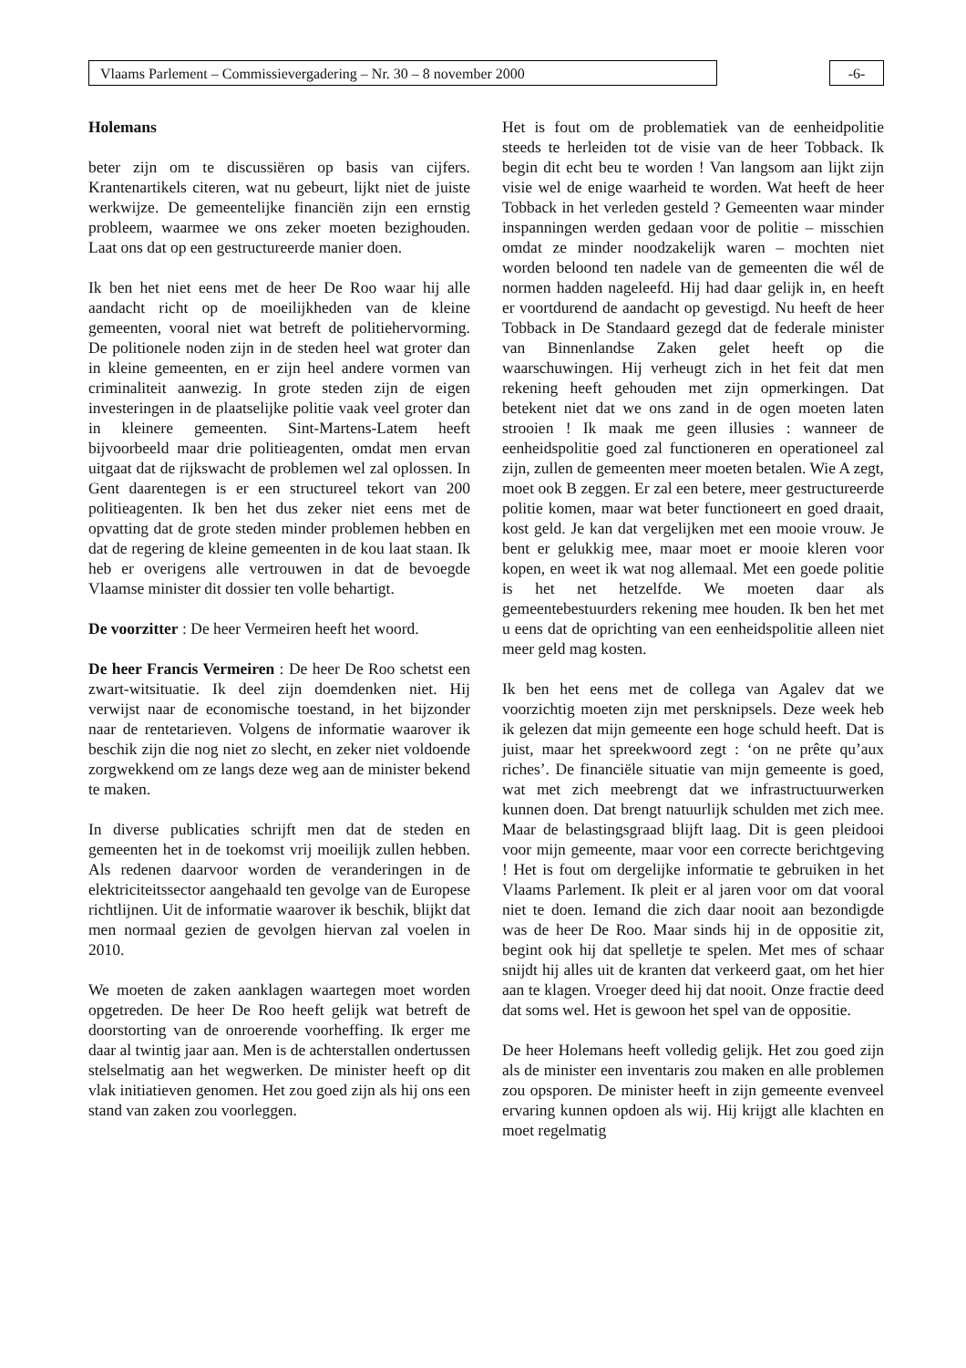Vlaams Parlement – Commissievergadering – Nr. 30 – 8 november 2000 -6-
Holemans
beter zijn om te discussiëren op basis van cijfers. Krantenartikels citeren, wat nu gebeurt, lijkt niet de juiste werkwijze. De gemeentelijke financiën zijn een ernstig probleem, waarmee we ons zeker moeten bezighouden. Laat ons dat op een gestructureerde manier doen.
Ik ben het niet eens met de heer De Roo waar hij alle aandacht richt op de moeilijkheden van de kleine gemeenten, vooral niet wat betreft de politiehervorming. De politionele noden zijn in de steden heel wat groter dan in kleine gemeenten, en er zijn heel andere vormen van criminaliteit aanwezig. In grote steden zijn de eigen investeringen in de plaatselijke politie vaak veel groter dan in kleinere gemeenten. Sint-Martens-Latem heeft bijvoorbeeld maar drie politieagenten, omdat men ervan uitgaat dat de rijkswacht de problemen wel zal oplossen. In Gent daarentegen is er een structureel tekort van 200 politieagenten. Ik ben het dus zeker niet eens met de opvatting dat de grote steden minder problemen hebben en dat de regering de kleine gemeenten in de kou laat staan. Ik heb er overigens alle vertrouwen in dat de bevoegde Vlaamse minister dit dossier ten volle behartigt.
De voorzitter : De heer Vermeiren heeft het woord.
De heer Francis Vermeiren : De heer De Roo schetst een zwart-witsituatie. Ik deel zijn doemdenken niet. Hij verwijst naar de economische toestand, in het bijzonder naar de rentetarieven. Volgens de informatie waarover ik beschik zijn die nog niet zo slecht, en zeker niet voldoende zorgwekkend om ze langs deze weg aan de minister bekend te maken.
In diverse publicaties schrijft men dat de steden en gemeenten het in de toekomst vrij moeilijk zullen hebben. Als redenen daarvoor worden de veranderingen in de elektriciteitssector aangehaald ten gevolge van de Europese richtlijnen. Uit de informatie waarover ik beschik, blijkt dat men normaal gezien de gevolgen hiervan zal voelen in 2010.
We moeten de zaken aanklagen waartegen moet worden opgetreden. De heer De Roo heeft gelijk wat betreft de doorstorting van de onroerende voorheffing. Ik erger me daar al twintig jaar aan. Men is de achterstallen ondertussen stelselmatig aan het wegwerken. De minister heeft op dit vlak initiatieven genomen. Het zou goed zijn als hij ons een stand van zaken zou voorleggen.
Het is fout om de problematiek van de eenheidpolitie steeds te herleiden tot de visie van de heer Tobback. Ik begin dit echt beu te worden ! Van langsom aan lijkt zijn visie wel de enige waarheid te worden. Wat heeft de heer Tobback in het verleden gesteld ? Gemeenten waar minder inspanningen werden gedaan voor de politie – misschien omdat ze minder noodzakelijk waren – mochten niet worden beloond ten nadele van de gemeenten die wél de normen hadden nageleefd. Hij had daar gelijk in, en heeft er voortdurend de aandacht op gevestigd. Nu heeft de heer Tobback in De Standaard gezegd dat de federale minister van Binnenlandse Zaken gelet heeft op die waarschuwingen. Hij verheugt zich in het feit dat men rekening heeft gehouden met zijn opmerkingen. Dat betekent niet dat we ons zand in de ogen moeten laten strooien ! Ik maak me geen illusies : wanneer de eenheidspolitie goed zal functioneren en operationeel zal zijn, zullen de gemeenten meer moeten betalen. Wie A zegt, moet ook B zeggen. Er zal een betere, meer gestructureerde politie komen, maar wat beter functioneert en goed draait, kost geld. Je kan dat vergelijken met een mooie vrouw. Je bent er gelukkig mee, maar moet er mooie kleren voor kopen, en weet ik wat nog allemaal. Met een goede politie is het net hetzelfde. We moeten daar als gemeentebestuurders rekening mee houden. Ik ben het met u eens dat de oprichting van een eenheidspolitie alleen niet meer geld mag kosten.
Ik ben het eens met de collega van Agalev dat we voorzichtig moeten zijn met persknipsels. Deze week heb ik gelezen dat mijn gemeente een hoge schuld heeft. Dat is juist, maar het spreekwoord zegt : ‘on ne prête qu’aux riches’. De financiële situatie van mijn gemeente is goed, wat met zich meebrengt dat we infrastructuurwerken kunnen doen. Dat brengt natuurlijk schulden met zich mee. Maar de belastingsgraad blijft laag. Dit is geen pleidooi voor mijn gemeente, maar voor een correcte berichtgeving ! Het is fout om dergelijke informatie te gebruiken in het Vlaams Parlement. Ik pleit er al jaren voor om dat vooral niet te doen. Iemand die zich daar nooit aan bezondigde was de heer De Roo. Maar sinds hij in de oppositie zit, begint ook hij dat spelletje te spelen. Met mes of schaar snijdt hij alles uit de kranten dat verkeerd gaat, om het hier aan te klagen. Vroeger deed hij dat nooit. Onze fractie deed dat soms wel. Het is gewoon het spel van de oppositie.
De heer Holemans heeft volledig gelijk. Het zou goed zijn als de minister een inventaris zou maken en alle problemen zou opsporen. De minister heeft in zijn gemeente evenveel ervaring kunnen opdoen als wij. Hij krijgt alle klachten en moet regelmatig